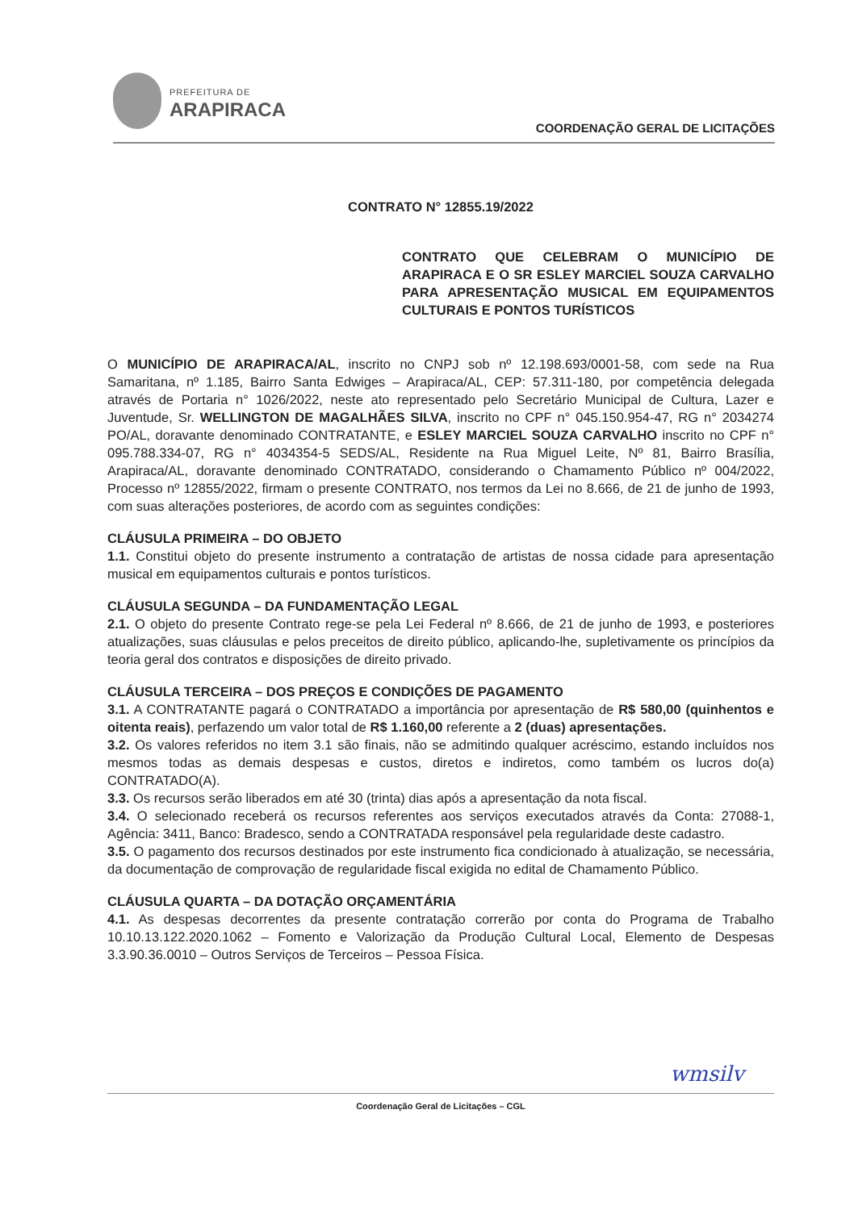PREFEITURA DE
ARAPIRACA
COORDENAÇÃO GERAL DE LICITAÇÕES
CONTRATO N° 12855.19/2022
CONTRATO QUE CELEBRAM O MUNICÍPIO DE ARAPIRACA E O SR ESLEY MARCIEL SOUZA CARVALHO PARA APRESENTAÇÃO MUSICAL EM EQUIPAMENTOS CULTURAIS E PONTOS TURÍSTICOS
O MUNICÍPIO DE ARAPIRACA/AL, inscrito no CNPJ sob nº 12.198.693/0001-58, com sede na Rua Samaritana, nº 1.185, Bairro Santa Edwiges – Arapiraca/AL, CEP: 57.311-180, por competência delegada através de Portaria n° 1026/2022, neste ato representado pelo Secretário Municipal de Cultura, Lazer e Juventude, Sr. WELLINGTON DE MAGALHÃES SILVA, inscrito no CPF n° 045.150.954-47, RG n° 2034274 PO/AL, doravante denominado CONTRATANTE, e ESLEY MARCIEL SOUZA CARVALHO inscrito no CPF n° 095.788.334-07, RG n° 4034354-5 SEDS/AL, Residente na Rua Miguel Leite, Nº 81, Bairro Brasília, Arapiraca/AL, doravante denominado CONTRATADO, considerando o Chamamento Público nº 004/2022, Processo nº 12855/2022, firmam o presente CONTRATO, nos termos da Lei no 8.666, de 21 de junho de 1993, com suas alterações posteriores, de acordo com as seguintes condições:
CLÁUSULA PRIMEIRA – DO OBJETO
1.1. Constitui objeto do presente instrumento a contratação de artistas de nossa cidade para apresentação musical em equipamentos culturais e pontos turísticos.
CLÁUSULA SEGUNDA – DA FUNDAMENTAÇÃO LEGAL
2.1. O objeto do presente Contrato rege-se pela Lei Federal nº 8.666, de 21 de junho de 1993, e posteriores atualizações, suas cláusulas e pelos preceitos de direito público, aplicando-lhe, supletivamente os princípios da teoria geral dos contratos e disposições de direito privado.
CLÁUSULA TERCEIRA – DOS PREÇOS E CONDIÇÕES DE PAGAMENTO
3.1. A CONTRATANTE pagará o CONTRATADO a importância por apresentação de R$ 580,00 (quinhentos e oitenta reais), perfazendo um valor total de R$ 1.160,00 referente a 2 (duas) apresentações.
3.2. Os valores referidos no item 3.1 são finais, não se admitindo qualquer acréscimo, estando incluídos nos mesmos todas as demais despesas e custos, diretos e indiretos, como também os lucros do(a) CONTRATADO(A).
3.3. Os recursos serão liberados em até 30 (trinta) dias após a apresentação da nota fiscal.
3.4. O selecionado receberá os recursos referentes aos serviços executados através da Conta: 27088-1, Agência: 3411, Banco: Bradesco, sendo a CONTRATADA responsável pela regularidade deste cadastro.
3.5. O pagamento dos recursos destinados por este instrumento fica condicionado à atualização, se necessária, da documentação de comprovação de regularidade fiscal exigida no edital de Chamamento Público.
CLÁUSULA QUARTA – DA DOTAÇÃO ORÇAMENTÁRIA
4.1. As despesas decorrentes da presente contratação correrão por conta do Programa de Trabalho 10.10.13.122.2020.1062 – Fomento e Valorização da Produção Cultural Local, Elemento de Despesas 3.3.90.36.0010 – Outros Serviços de Terceiros – Pessoa Física.
wmsilv
Coordenação Geral de Licitações – CGL